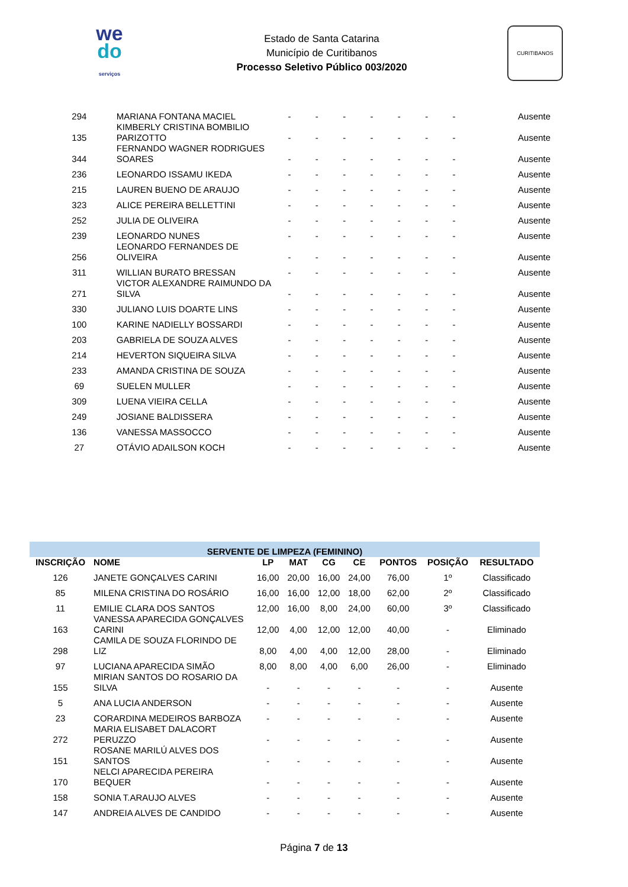we
do
serviços
Estado de Santa Catarina
Município de Curitibanos
Processo Seletivo Público 003/2020
CURITIBANOS
| 294 | MARIANA FONTANA MACIEL | - | - | - | - | - | - | - | Ausente |
| 135 | KIMBERLY CRISTINA BOMBILIO PARIZOTTO | - | - | - | - | - | - | - | Ausente |
| 344 | FERNANDO WAGNER RODRIGUES SOARES | - | - | - | - | - | - | - | Ausente |
| 236 | LEONARDO ISSAMU IKEDA | - | - | - | - | - | - | - | Ausente |
| 215 | LAUREN BUENO DE ARAUJO | - | - | - | - | - | - | - | Ausente |
| 323 | ALICE PEREIRA BELLETTINI | - | - | - | - | - | - | - | Ausente |
| 252 | JULIA DE OLIVEIRA | - | - | - | - | - | - | - | Ausente |
| 239 | LEONARDO NUNES | - | - | - | - | - | - | - | Ausente |
| 256 | LEONARDO FERNANDES DE OLIVEIRA | - | - | - | - | - | - | - | Ausente |
| 311 | WILLIAN BURATO BRESSAN | - | - | - | - | - | - | - | Ausente |
| 271 | VICTOR ALEXANDRE RAIMUNDO DA SILVA | - | - | - | - | - | - | - | Ausente |
| 330 | JULIANO LUIS DOARTE LINS | - | - | - | - | - | - | - | Ausente |
| 100 | KARINE NADIELLY BOSSARDI | - | - | - | - | - | - | - | Ausente |
| 203 | GABRIELA DE SOUZA ALVES | - | - | - | - | - | - | - | Ausente |
| 214 | HEVERTON SIQUEIRA SILVA | - | - | - | - | - | - | - | Ausente |
| 233 | AMANDA CRISTINA DE SOUZA | - | - | - | - | - | - | - | Ausente |
| 69 | SUELEN MULLER | - | - | - | - | - | - | - | Ausente |
| 309 | LUENA VIEIRA CELLA | - | - | - | - | - | - | - | Ausente |
| 249 | JOSIANE BALDISSERA | - | - | - | - | - | - | - | Ausente |
| 136 | VANESSA MASSOCCO | - | - | - | - | - | - | - | Ausente |
| 27 | OTÁVIO ADAILSON KOCH | - | - | - | - | - | - | - | Ausente |
| SERVENTE DE LIMPEZA (FEMININO) | | | | | | | | |
| --- | --- | --- | --- | --- | --- | --- | --- | --- |
| INSCRIÇÃO | NOME | LP | MAT | CG | CE | PONTOS | POSIÇÃO | RESULTADO |
| 126 | JANETE GONÇALVES CARINI | 16,00 | 20,00 | 16,00 | 24,00 | 76,00 | 1º | Classificado |
| 85 | MILENA CRISTINA DO ROSÁRIO | 16,00 | 16,00 | 12,00 | 18,00 | 62,00 | 2º | Classificado |
| 11 | EMILIE CLARA DOS SANTOS | 12,00 | 16,00 | 8,00 | 24,00 | 60,00 | 3º | Classificado |
| 163 | VANESSA APARECIDA GONÇALVES CARINI | 12,00 | 4,00 | 12,00 | 12,00 | 40,00 | - | Eliminado |
| 298 | CAMILA DE SOUZA FLORINDO DE LIZ | 8,00 | 4,00 | 4,00 | 12,00 | 28,00 | - | Eliminado |
| 97 | LUCIANA APARECIDA SIMÃO | 8,00 | 8,00 | 4,00 | 6,00 | 26,00 | - | Eliminado |
| 155 | MIRIAN SANTOS DO ROSARIO DA SILVA | - | - | - | - | - | - | Ausente |
| 5 | ANA LUCIA ANDERSON | - | - | - | - | - | - | Ausente |
| 23 | CORARDINA MEDEIROS BARBOZA | - | - | - | - | - | - | Ausente |
| 272 | MARIA ELISABET DALACORT PERUZZO | - | - | - | - | - | - | Ausente |
| 151 | ROSANE MARILÚ ALVES DOS SANTOS | - | - | - | - | - | - | Ausente |
| 170 | NELCI APARECIDA PEREIRA BEQUER | - | - | - | - | - | - | Ausente |
| 158 | SONIA T.ARAUJO ALVES | - | - | - | - | - | - | Ausente |
| 147 | ANDREIA ALVES DE CANDIDO | - | - | - | - | - | - | Ausente |
Página 7 de 13